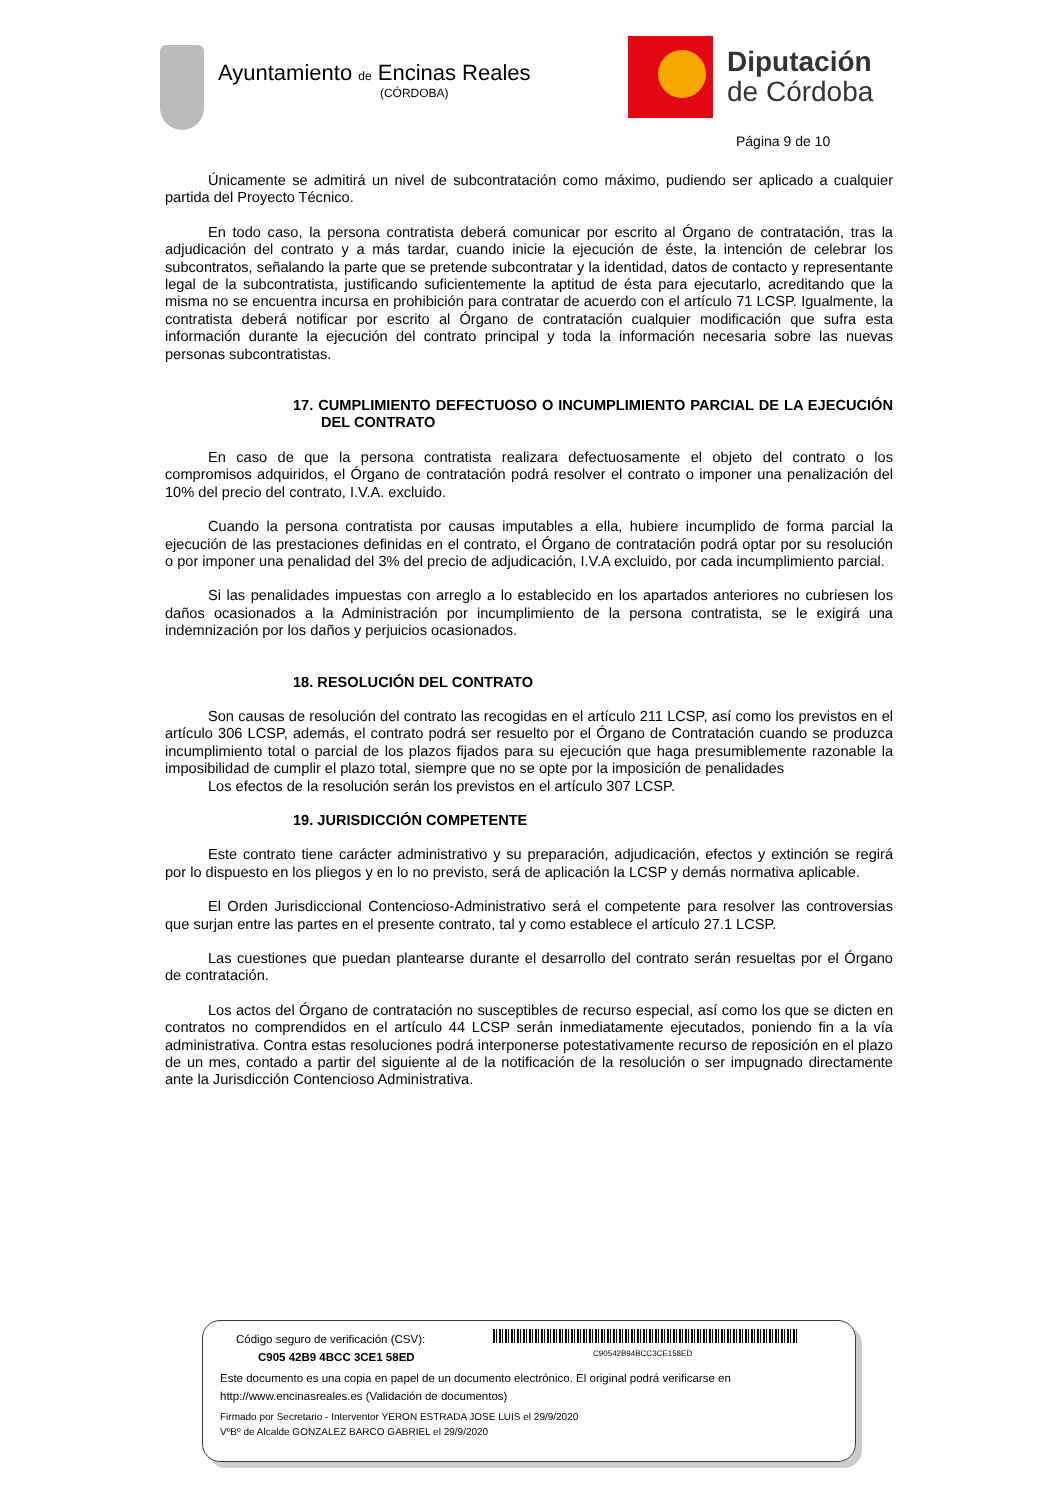Ayuntamiento de Encinas Reales
(CÓRDOBA)
Diputación
de Córdoba
Página 9 de 10
Únicamente se admitirá un nivel de subcontratación como máximo, pudiendo ser aplicado a cualquier partida del Proyecto Técnico.
En todo caso, la persona contratista deberá comunicar por escrito al Órgano de contratación, tras la adjudicación del contrato y a más tardar, cuando inicie la ejecución de éste, la intención de celebrar los subcontratos, señalando la parte que se pretende subcontratar y la identidad, datos de contacto y representante legal de la subcontratista, justificando suficientemente la aptitud de ésta para ejecutarlo, acreditando que la misma no se encuentra incursa en prohibición para contratar de acuerdo con el artículo 71 LCSP. Igualmente, la contratista deberá notificar por escrito al Órgano de contratación cualquier modificación que sufra esta información durante la ejecución del contrato principal y toda la información necesaria sobre las nuevas personas subcontratistas.
17. CUMPLIMIENTO DEFECTUOSO O INCUMPLIMIENTO PARCIAL DE LA EJECUCIÓN DEL CONTRATO
En caso de que la persona contratista realizara defectuosamente el objeto del contrato o los compromisos adquiridos, el Órgano de contratación podrá resolver el contrato o imponer una penalización del 10% del precio del contrato, I.V.A. excluido.
Cuando la persona contratista por causas imputables a ella, hubiere incumplido de forma parcial la ejecución de las prestaciones definidas en el contrato, el Órgano de contratación podrá optar por su resolución o por imponer una penalidad del 3% del precio de adjudicación, I.V.A excluido, por cada incumplimiento parcial.
Si las penalidades impuestas con arreglo a lo establecido en los apartados anteriores no cubriesen los daños ocasionados a la Administración por incumplimiento de la persona contratista, se le exigirá una indemnización por los daños y perjuicios ocasionados.
18. RESOLUCIÓN DEL CONTRATO
Son causas de resolución del contrato las recogidas en el artículo 211 LCSP, así como los previstos en el artículo 306 LCSP, además, el contrato podrá ser resuelto por el Órgano de Contratación cuando se produzca incumplimiento total o parcial de los plazos fijados para su ejecución que haga presumiblemente razonable la imposibilidad de cumplir el plazo total, siempre que no se opte por la imposición de penalidades
Los efectos de la resolución serán los previstos en el artículo 307 LCSP.
19. JURISDICCIÓN COMPETENTE
Este contrato tiene carácter administrativo y su preparación, adjudicación, efectos y extinción se regirá por lo dispuesto en los pliegos y en lo no previsto, será de aplicación la LCSP y demás normativa aplicable.
El Orden Jurisdiccional Contencioso-Administrativo será el competente para resolver las controversias que surjan entre las partes en el presente contrato, tal y como establece el artículo 27.1 LCSP.
Las cuestiones que puedan plantearse durante el desarrollo del contrato serán resueltas por el Órgano de contratación.
Los actos del Órgano de contratación no susceptibles de recurso especial, así como los que se dicten en contratos no comprendidos en el artículo 44 LCSP serán inmediatamente ejecutados, poniendo fin a la vía administrativa. Contra estas resoluciones podrá interponerse potestativamente recurso de reposición en el plazo de un mes, contado a partir del siguiente al de la notificación de la resolución o ser impugnado directamente ante la Jurisdicción Contencioso Administrativa.
Código seguro de verificación (CSV):
C905 42B9 4BCC 3CE1 58ED C90542B94BCC3CE158ED
Este documento es una copia en papel de un documento electrónico. El original podrá verificarse en
http://www.encinasreales.es (Validación de documentos)
Firmado por Secretario - Interventor YERON ESTRADA JOSE LUIS el 29/9/2020
VºBº de Alcalde GONZALEZ BARCO GABRIEL el 29/9/2020